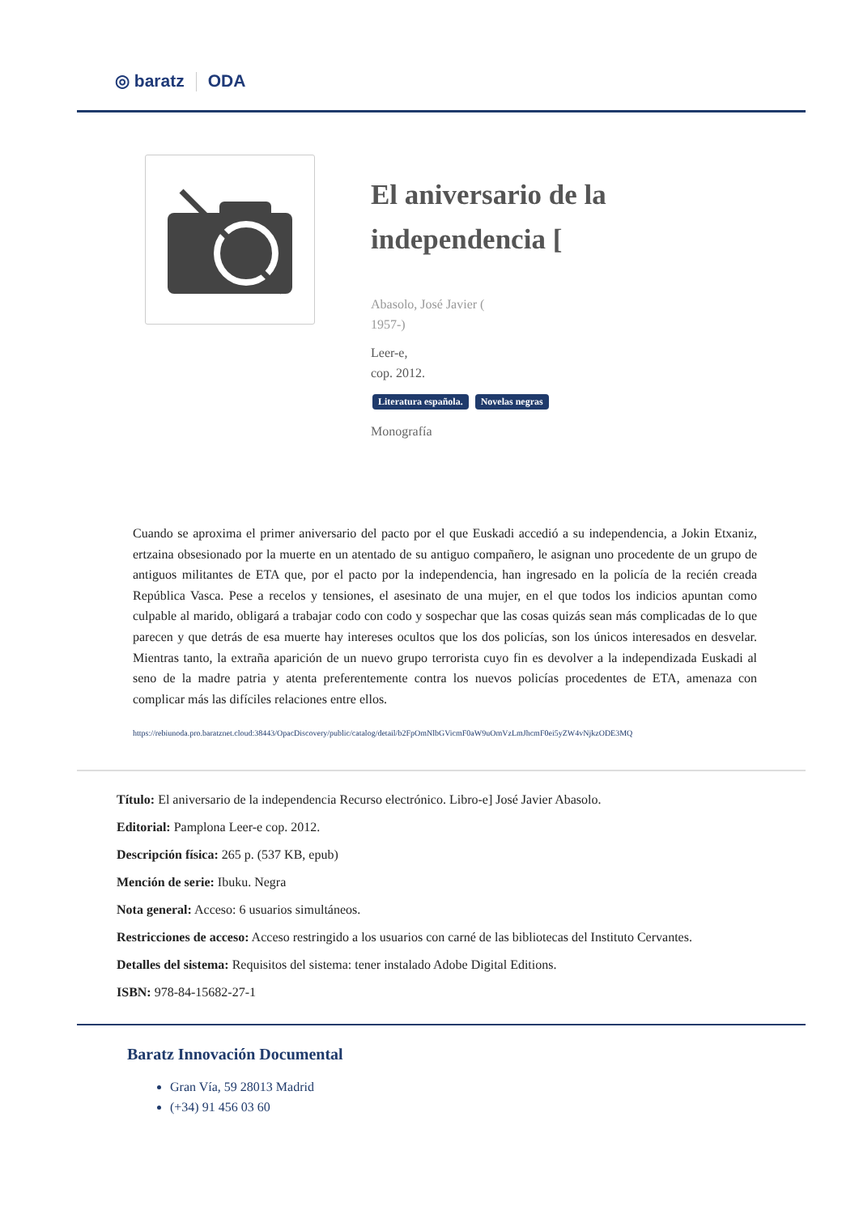◎ baratz ODA
El aniversario de la
independencia [
Abasolo, José Javier (
1957-)
Leer-e,
cop. 2012.
Literatura española. Novelas negras
Monografía
Cuando se aproxima el primer aniversario del pacto por el que Euskadi accedió a su independencia, a Jokin Etxaniz, ertzaina obsesionado por la muerte en un atentado de su antiguo compañero, le asignan uno procedente de un grupo de antiguos militantes de ETA que, por el pacto por la independencia, han ingresado en la policía de la recién creada República Vasca. Pese a recelos y tensiones, el asesinato de una mujer, en el que todos los indicios apuntan como culpable al marido, obligará a trabajar codo con codo y sospechar que las cosas quizás sean más complicadas de lo que parecen y que detrás de esa muerte hay intereses ocultos que los dos policías, son los únicos interesados en desvelar. Mientras tanto, la extraña aparición de un nuevo grupo terrorista cuyo fin es devolver a la independizada Euskadi al seno de la madre patria y atenta preferentemente contra los nuevos policías procedentes de ETA, amenaza con complicar más las difíciles relaciones entre ellos.
https://rebiunoda.pro.baratznet.cloud:38443/OpacDiscovery/public/catalog/detail/b2FpOmNlbGVicmF0aW9uOmVzLmJhcmF0ei5yZW4vNjkzODE3MQ
Título: El aniversario de la independencia Recurso electrónico. Libro-e] José Javier Abasolo.
Editorial: Pamplona Leer-e cop. 2012.
Descripción física: 265 p. (537 KB, epub)
Mención de serie: Ibuku. Negra
Nota general: Acceso: 6 usuarios simultáneos.
Restricciones de acceso: Acceso restringido a los usuarios con carné de las bibliotecas del Instituto Cervantes.
Detalles del sistema: Requisitos del sistema: tener instalado Adobe Digital Editions.
ISBN: 978-84-15682-27-1
Baratz Innovación Documental
Gran Vía, 59 28013 Madrid
(+34) 91 456 03 60